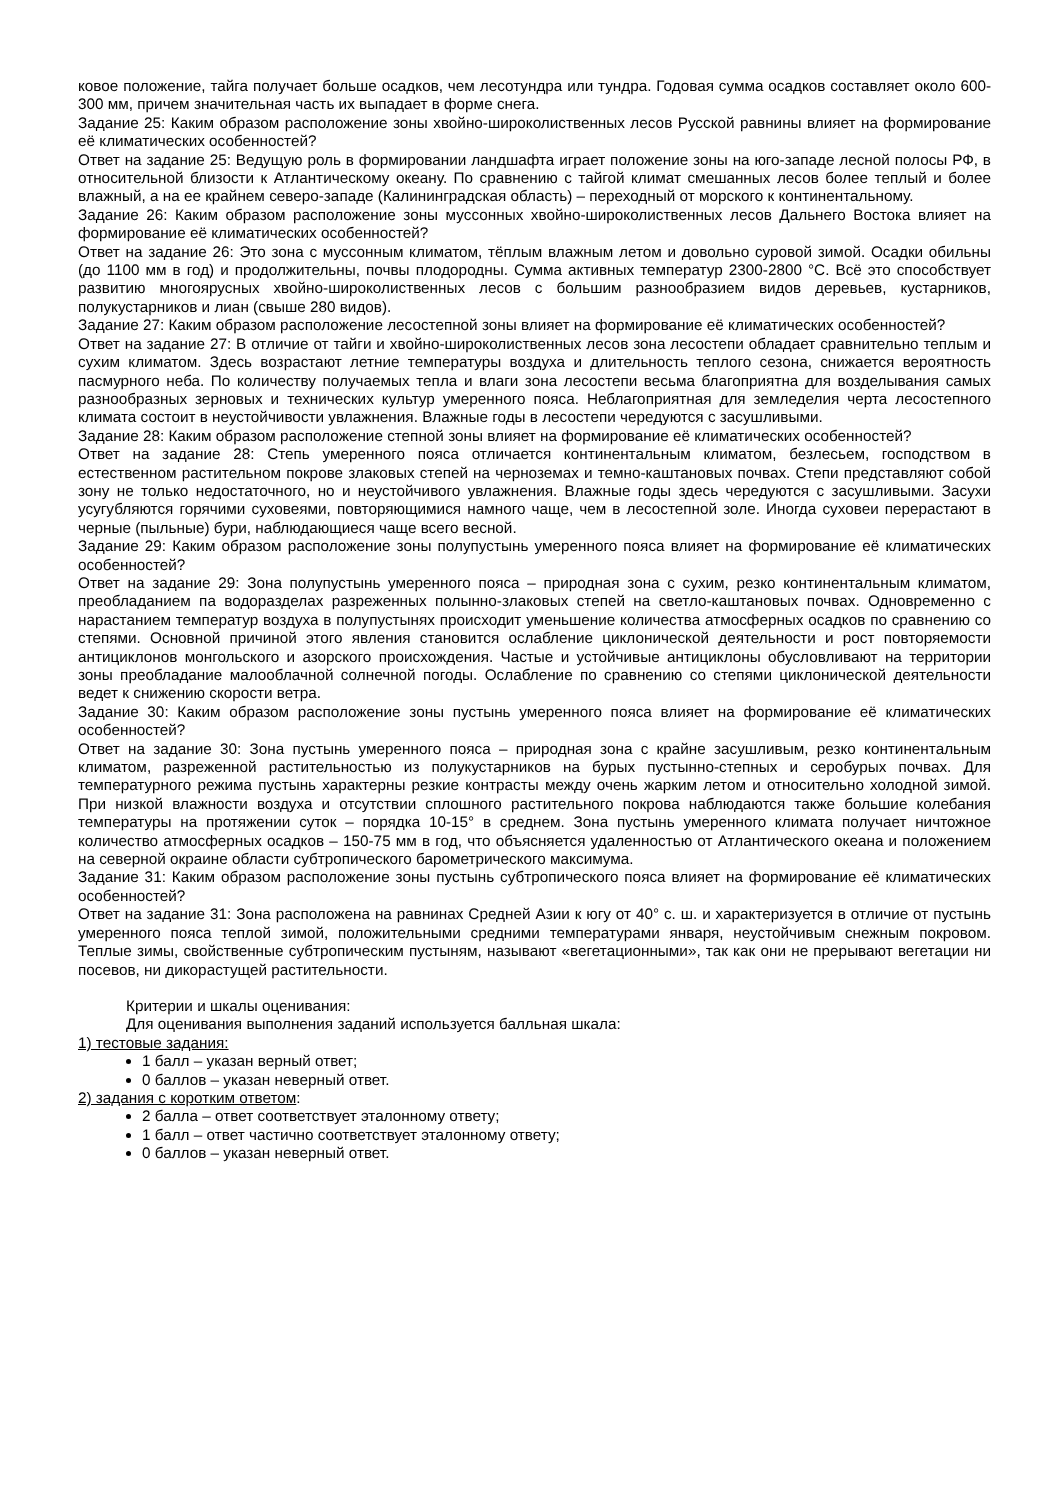ковое положение, тайга получает больше осадков, чем лесотундра или тундра. Годовая сумма осадков составляет около 600-300 мм, причем значительная часть их выпадает в форме снега.
Задание 25: Каким образом расположение зоны хвойно-широколиственных лесов Русской равнины влияет на формирование её климатических особенностей?
Ответ на задание 25: Ведущую роль в формировании ландшафта играет положение зоны на юго-западе лесной полосы РФ, в относительной близости к Атлантическому океану. По сравнению с тайгой климат смешанных лесов более теплый и более влажный, а на ее крайнем северо-западе (Калининградская область) – переходный от морского к континентальному.
Задание 26: Каким образом расположение зоны муссонных хвойно-широколиственных лесов Дальнего Востока влияет на формирование её климатических особенностей?
Ответ на задание 26: Это зона с муссонным климатом, тёплым влажным летом и довольно суровой зимой. Осадки обильны (до 1100 мм в год) и продолжительны, почвы плодородны. Сумма активных температур 2300-2800 °С. Всё это способствует развитию многоярусных хвойно-широколиственных лесов с большим разнообразием видов деревьев, кустарников, полукустарников и лиан (свыше 280 видов).
Задание 27: Каким образом расположение лесостепной зоны влияет на формирование её климатических особенностей?
Ответ на задание 27: В отличие от тайги и хвойно-широколиственных лесов зона лесостепи обладает сравнительно теплым и сухим климатом. Здесь возрастают летние температуры воздуха и длительность теплого сезона, снижается вероятность пасмурного неба. По количеству получаемых тепла и влаги зона лесостепи весьма благоприятна для возделывания самых разнообразных зерновых и технических культур умеренного пояса. Неблагоприятная для земледелия черта лесостепного климата состоит в неустойчивости увлажнения. Влажные годы в лесостепи чередуются с засушливыми.
Задание 28: Каким образом расположение степной зоны влияет на формирование её климатических особенностей?
Ответ на задание 28: Степь умеренного пояса отличается континентальным климатом, безлесьем, господством в естественном растительном покрове злаковых степей на черноземах и темно-каштановых почвах. Степи представляют собой зону не только недостаточного, но и неустойчивого увлажнения. Влажные годы здесь чередуются с засушливыми. Засухи усугубляются горячими суховеями, повторяющимися намного чаще, чем в лесостепной золе. Иногда суховеи перерастают в черные (пыльные) бури, наблюдающиеся чаще всего весной.
Задание 29: Каким образом расположение зоны полупустынь умеренного пояса влияет на формирование её климатических особенностей?
Ответ на задание 29: Зона полупустынь умеренного пояса – природная зона с сухим, резко континентальным климатом, преобладанием па водоразделах разреженных полынно-злаковых степей на светло-каштановых почвах. Одновременно с нарастанием температур воздуха в полупустынях происходит уменьшение количества атмосферных осадков по сравнению со степями. Основной причиной этого явления становится ослабление циклонической деятельности и рост повторяемости антициклонов монгольского и азорского происхождения. Частые и устойчивые антициклоны обусловливают на территории зоны преобладание малооблачной солнечной погоды. Ослабление по сравнению со степями циклонической деятельности ведет к снижению скорости ветра.
Задание 30: Каким образом расположение зоны пустынь умеренного пояса влияет на формирование её климатических особенностей?
Ответ на задание 30: Зона пустынь умеренного пояса – природная зона с крайне засушливым, резко континентальным климатом, разреженной растительностью из полукустарников на бурых пустынно-степных и серобурых почвах. Для температурного режима пустынь характерны резкие контрасты между очень жарким летом и относительно холодной зимой. При низкой влажности воздуха и отсутствии сплошного растительного покрова наблюдаются также большие колебания температуры на протяжении суток – порядка 10-15° в среднем. Зона пустынь умеренного климата получает ничтожное количество атмосферных осадков – 150-75 мм в год, что объясняется удаленностью от Атлантического океана и положением на северной окраине области субтропического барометрического максимума.
Задание 31: Каким образом расположение зоны пустынь субтропического пояса влияет на формирование её климатических особенностей?
Ответ на задание 31: Зона расположена на равнинах Средней Азии к югу от 40° с. ш. и характеризуется в отличие от пустынь умеренного пояса теплой зимой, положительными средними температурами января, неустойчивым снежным покровом. Теплые зимы, свойственные субтропическим пустыням, называют «вегетационными», так как они не прерывают вегетации ни посевов, ни дикорастущей растительности.
Критерии и шкалы оценивания:
Для оценивания выполнения заданий используется балльная шкала:
1) тестовые задания:
1 балл – указан верный ответ;
0 баллов – указан неверный ответ.
2) задания с коротким ответом:
2 балла – ответ соответствует эталонному ответу;
1 балл – ответ частично соответствует эталонному ответу;
0 баллов – указан неверный ответ.